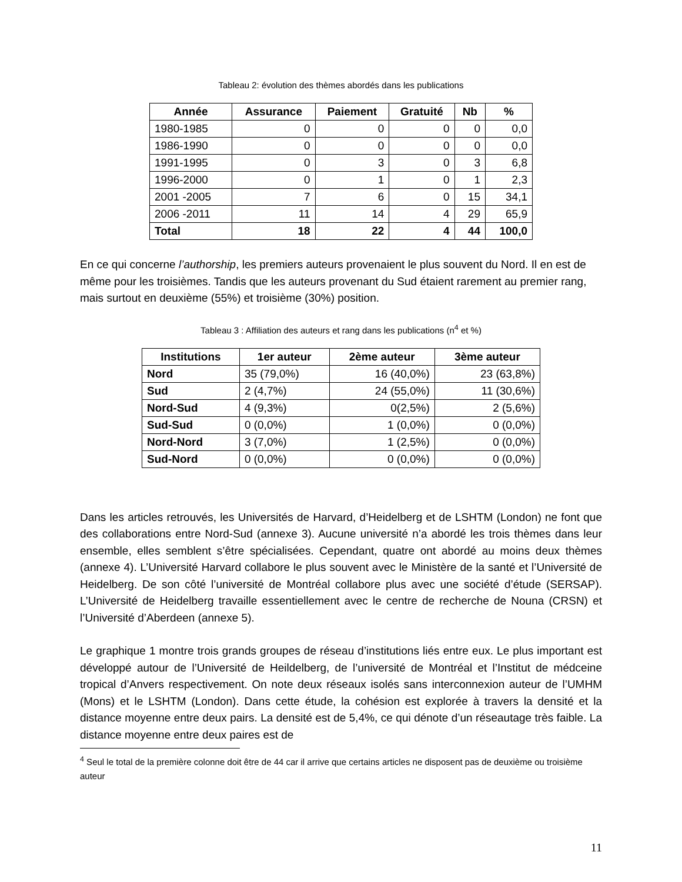Tableau 2: évolution des thèmes abordés dans les publications
| Année | Assurance | Paiement | Gratuité | Nb | % |
| --- | --- | --- | --- | --- | --- |
| 1980-1985 | 0 | 0 | 0 | 0 | 0,0 |
| 1986-1990 | 0 | 0 | 0 | 0 | 0,0 |
| 1991-1995 | 0 | 3 | 0 | 3 | 6,8 |
| 1996-2000 | 0 | 1 | 0 | 1 | 2,3 |
| 2001 -2005 | 7 | 6 | 0 | 15 | 34,1 |
| 2006 -2011 | 11 | 14 | 4 | 29 | 65,9 |
| Total | 18 | 22 | 4 | 44 | 100,0 |
En ce qui concerne l’authorship, les premiers auteurs provenaient le plus souvent du Nord. Il en est de même pour les troisièmes. Tandis que les auteurs provenant du Sud étaient rarement au premier rang, mais surtout en deuxième (55%) et troisième (30%) position.
Tableau 3 : Affiliation des auteurs et rang dans les publications (n<sup>4</sup> et %)
| Institutions | 1er auteur | 2ème auteur | 3ème auteur |
| --- | --- | --- | --- |
| Nord | 35 (79,0%) | 16 (40,0%) | 23 (63,8%) |
| Sud | 2 (4,7%) | 24 (55,0%) | 11 (30,6%) |
| Nord-Sud | 4 (9,3%) | 0(2,5%) | 2 (5,6%) |
| Sud-Sud | 0 (0,0%) | 1 (0,0%) | 0 (0,0%) |
| Nord-Nord | 3 (7,0%) | 1 (2,5%) | 0 (0,0%) |
| Sud-Nord | 0 (0,0%) | 0 (0,0%) | 0 (0,0%) |
Dans les articles retrouvés, les Universités de Harvard, d’Heidelberg et de LSHTM (London) ne font que des collaborations entre Nord-Sud (annexe 3). Aucune université n’a abordé les trois thèmes dans leur ensemble, elles semblent s’être spécialisées. Cependant, quatre ont abordé au moins deux thèmes (annexe 4). L’Université Harvard collabore le plus souvent avec le Ministère de la santé et l’Université de Heidelberg. De son côté l’université de Montréal collabore plus avec une société d’étude (SERSAP). L’Université de Heidelberg travaille essentiellement avec le centre de recherche de Nouna (CRSN) et l’Université d’Aberdeen (annexe 5).
Le graphique 1 montre trois grands groupes de réseau d’institutions liés entre eux. Le plus important est développé autour de l’Université de Heildelberg, de l’université de Montréal et l’Institut de médceine tropical d’Anvers respectivement. On note deux réseaux isolés sans interconnexion auteur de l’UMHM (Mons) et le LSHTM (London). Dans cette étude, la cohésion est explorée à travers la densité et la distance moyenne entre deux pairs. La densité est de 5,4%, ce qui dénote d’un réseautage très faible. La distance moyenne entre deux paires est de
<sup>4</sup> Seul le total de la première colonne doit être de 44 car il arrive que certains articles ne disposent pas de deuxième ou troisième auteur
11